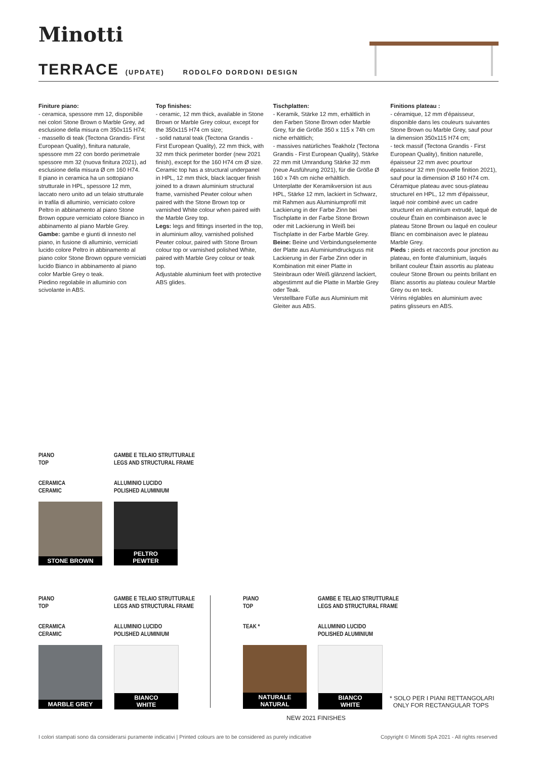Minotti
TERRACE (UPDATE) RODOLFO DORDONI DESIGN
Finiture piano:
- ceramica, spessore mm 12, disponibile nei colori Stone Brown o Marble Grey, ad esclusione della misura cm 350x115 H74;
- massello di teak (Tectona Grandis- First European Quality), finitura naturale, spessore mm 22 con bordo perimetrale spessore mm 32 (nuova finitura 2021), ad esclusione della misura Ø cm 160 H74.
Il piano in ceramica ha un sottopiano strutturale in HPL, spessore 12 mm, laccato nero unito ad un telaio strutturale in trafila di alluminio, verniciato colore Peltro in abbinamento al piano Stone Brown oppure verniciato colore Bianco in abbinamento al piano Marble Grey.
Gambe: gambe e giunti di innesto nel piano, in fusione di alluminio, verniciati lucido colore Peltro in abbinamento al piano color Stone Brown oppure verniciati lucido Bianco in abbinamento al piano color Marble Grey o teak.
Piedino regolabile in alluminio con scivolante in ABS.
Top finishes:
- ceramic, 12 mm thick, available in Stone Brown or Marble Grey colour, except for the 350x115 H74 cm size;
- solid natural teak (Tectona Grandis - First European Quality), 22 mm thick, with 32 mm thick perimeter border (new 2021 finish), except for the 160 H74 cm Ø size.
Ceramic top has a structural underpanel in HPL, 12 mm thick, black lacquer finish joined to a drawn aluminium structural frame, varnished Pewter colour when paired with the Stone Brown top or varnished White colour when paired with the Marble Grey top.
Legs: legs and fittings inserted in the top, in aluminium alloy, varnished polished Pewter colour, paired with Stone Brown colour top or varnished polished White, paired with Marble Grey colour or teak top.
Adjustable aluminium feet with protective ABS glides.
Tischplatten:
- Keramik, Stärke 12 mm, erhältlich in den Farben Stone Brown oder Marble Grey, für die Größe 350 x 115 x 74h cm niche erhältlich;
- massives natürliches Teakholz (Tectona Grandis - First European Quality), Stärke 22 mm mit Umrandung Stärke 32 mm (neue Ausführung 2021), für die Größe Ø 160 x 74h cm niche erhältlich.
Unterplatte der Keramikversion ist aus HPL, Stärke 12 mm, lackiert in Schwarz, mit Rahmen aus Aluminiumprofil mit Lackierung in der Farbe Zinn bei Tischplatte in der Farbe Stone Brown oder mit Lackierung in Weiß bei Tischplatte in der Farbe Marble Grey.
Beine: Beine und Verbindungselemente der Platte aus Aluminiumdruckguss mit Lackierung in der Farbe Zinn oder in Kombination mit einer Platte in Steinbraun oder Weiß glänzend lackiert, abgestimmt auf die Platte in Marble Grey oder Teak.
Verstellbare Füße aus Aluminium mit Gleiter aus ABS.
Finitions plateau :
- céramique, 12 mm d'épaisseur, disponible dans les couleurs suivantes Stone Brown ou Marble Grey, sauf pour la dimension 350x115 H74 cm;
- teck massif (Tectona Grandis - First European Quality), finition naturelle, épaisseur 22 mm avec pourtour épaisseur 32 mm (nouvelle finition 2021), sauf pour la dimension Ø 160 H74 cm.
Céramique plateau avec sous-plateau structurel en HPL, 12 mm d'épaisseur, laqué noir combiné avec un cadre structurel en aluminium extrudé, laqué de couleur Étain en combinaison avec le plateau Stone Brown ou laqué en couleur Blanc en combinaison avec le plateau Marble Grey.
Pieds : pieds et raccords pour jonction au plateau, en fonte d'aluminium, laqués brillant couleur Étain assortis au plateau couleur Stone Brown ou peints brillant en Blanc assortis au plateau couleur Marble Grey ou en teck.
Vérins réglables en aluminium avec patins glisseurs en ABS.
PIANO
TOP
GAMBE E TELAIO STRUTTURALE
LEGS AND STRUCTURAL FRAME
CERAMICA
CERAMIC
ALLUMINIO LUCIDO
POLISHED ALUMINIUM
STONE BROWN
PELTRO
PEWTER
PIANO
TOP
GAMBE E TELAIO STRUTTURALE
LEGS AND STRUCTURAL FRAME
CERAMICA
CERAMIC
ALLUMINIO LUCIDO
POLISHED ALUMINIUM
MARBLE GREY
BIANCO
WHITE
PIANO
TOP
GAMBE E TELAIO STRUTTURALE
LEGS AND STRUCTURAL FRAME
TEAK *
ALLUMINIO LUCIDO
POLISHED ALUMINIUM
NATURALE
NATURAL
BIANCO
WHITE
* SOLO PER I PIANI RETTANGOLARI
ONLY FOR RECTANGULAR TOPS
NEW 2021 FINISHES
I colori stampati sono da considerarsi puramente indicativi | Printed colours are to be considered as purely indicative
Copyright © Minotti SpA 2021 - All rights reserved